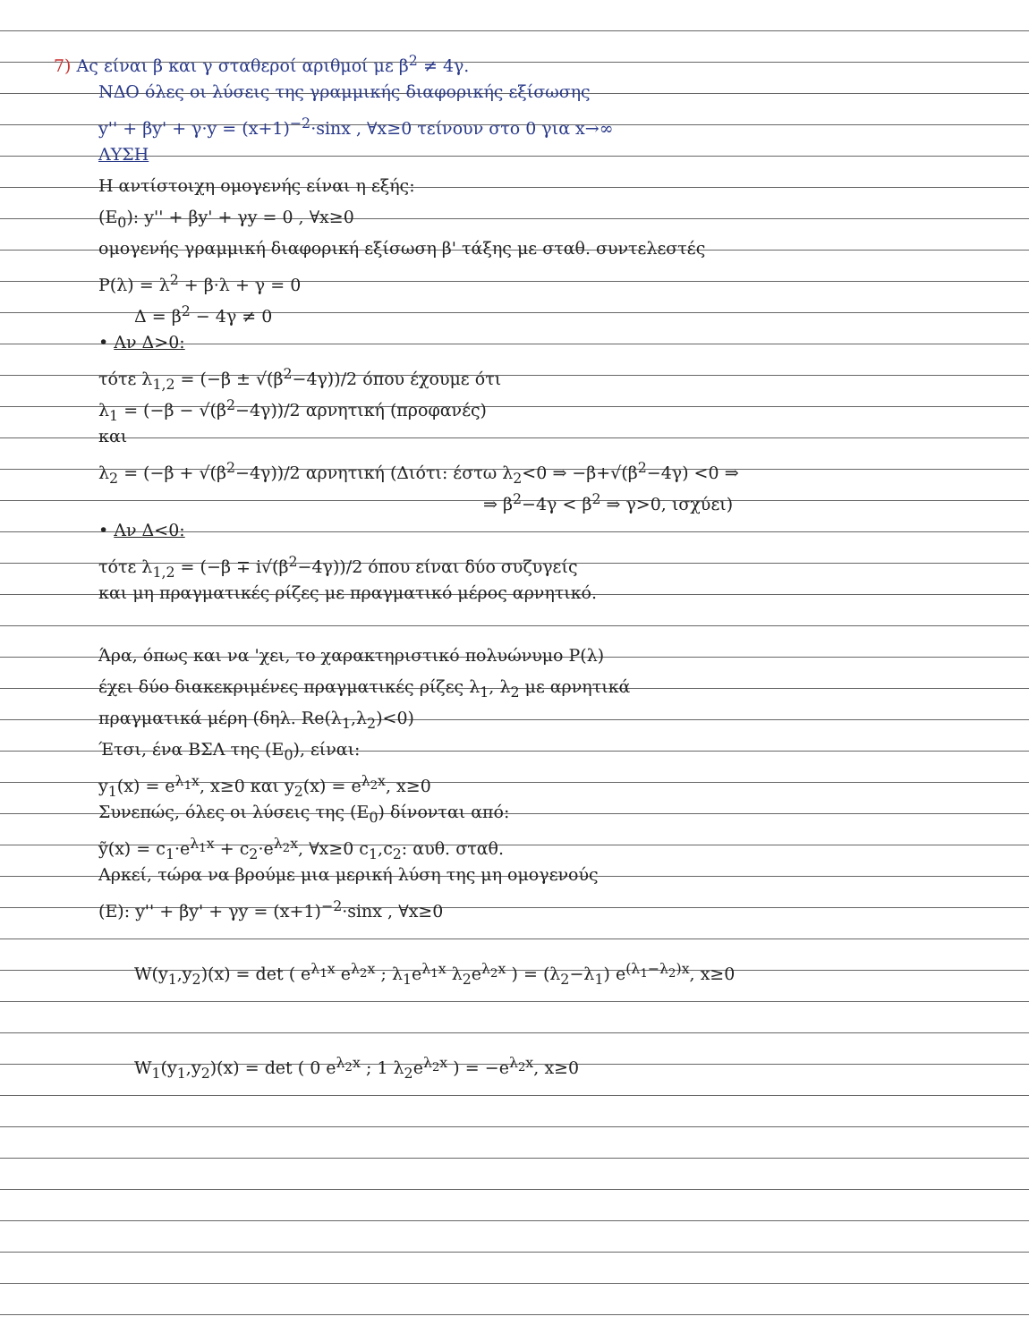7) Ας είναι β και γ σταθεροί αριθμοί με β<sup>2</sup> ≠ 4γ.
ΝΔΟ όλες οι λύσεις της γραμμικής διαφορικής εξίσωσης
y'' + βy' + γ·y = (x+1)<sup>−2</sup>·sinx , ∀x≥0 τείνουν στο 0 για x→∞
ΛΥΣΗ
Η αντίστοιχη ομογενής είναι η εξής:
(E<sub>0</sub>): y'' + βy' + γy = 0 , ∀x≥0
ομογενής γραμμική διαφορική εξίσωση β' τάξης με σταθ. συντελεστές
P(λ) = λ<sup>2</sup> + β·λ + γ = 0
Δ = β<sup>2</sup> − 4γ ≠ 0
• Αν Δ>0:
τότε λ<sub>1,2</sub> = (−β ± √(β<sup>2</sup>−4γ))/2 όπου έχουμε ότι
λ<sub>1</sub> = (−β − √(β<sup>2</sup>−4γ))/2 αρνητική (προφανές)
και
λ<sub>2</sub> = (−β + √(β<sup>2</sup>−4γ))/2 αρνητική (Διότι: έστω λ<sub>2</sub><0 ⇒ −β+√(β<sup>2</sup>−4γ) <0 ⇒
⇒ β<sup>2</sup>−4γ < β<sup>2</sup> ⇒ γ>0, ισχύει)
• Αν Δ<0:
τότε λ<sub>1,2</sub> = (−β ∓ i√(β<sup>2</sup>−4γ))/2 όπου είναι δύο συζυγείς
και μη πραγματικές ρίζες με πραγματικό μέρος αρνητικό.
Άρα, όπως και να 'χει, το χαρακτηριστικό πολυώνυμο P(λ)
έχει δύο διακεκριμένες πραγματικές ρίζες λ<sub>1</sub>, λ<sub>2</sub> με αρνητικά
πραγματικά μέρη (δηλ. Re(λ<sub>1</sub>,λ<sub>2</sub>)<0)
Έτσι, ένα ΒΣΛ της (E<sub>0</sub>), είναι:
y<sub>1</sub>(x) = e<sup>λ<sub>1</sub>x</sup>, x≥0 και y<sub>2</sub>(x) = e<sup>λ<sub>2</sub>x</sup>, x≥0
Συνεπώς, όλες οι λύσεις της (E<sub>0</sub>) δίνονται από:
ỹ(x) = c<sub>1</sub>·e<sup>λ<sub>1</sub>x</sup> + c<sub>2</sub>·e<sup>λ<sub>2</sub>x</sup>, ∀x≥0 c<sub>1</sub>,c<sub>2</sub>: αυθ. σταθ.
Αρκεί, τώρα να βρούμε μια μερική λύση της μη ομογενούς
(E): y'' + βy' + γy = (x+1)<sup>−2</sup>·sinx , ∀x≥0
W(y<sub>1</sub>,y<sub>2</sub>)(x) = det ( e<sup>λ<sub>1</sub>x</sup> e<sup>λ<sub>2</sub>x</sup> ; λ<sub>1</sub>e<sup>λ<sub>1</sub>x</sup> λ<sub>2</sub>e<sup>λ<sub>2</sub>x</sup> ) = (λ<sub>2</sub>−λ<sub>1</sub>) e<sup>(λ<sub>1</sub>−λ<sub>2</sub>)x</sup>, x≥0
W<sub>1</sub>(y<sub>1</sub>,y<sub>2</sub>)(x) = det ( 0 e<sup>λ<sub>2</sub>x</sup> ; 1 λ<sub>2</sub>e<sup>λ<sub>2</sub>x</sup> ) = −e<sup>λ<sub>2</sub>x</sup>, x≥0